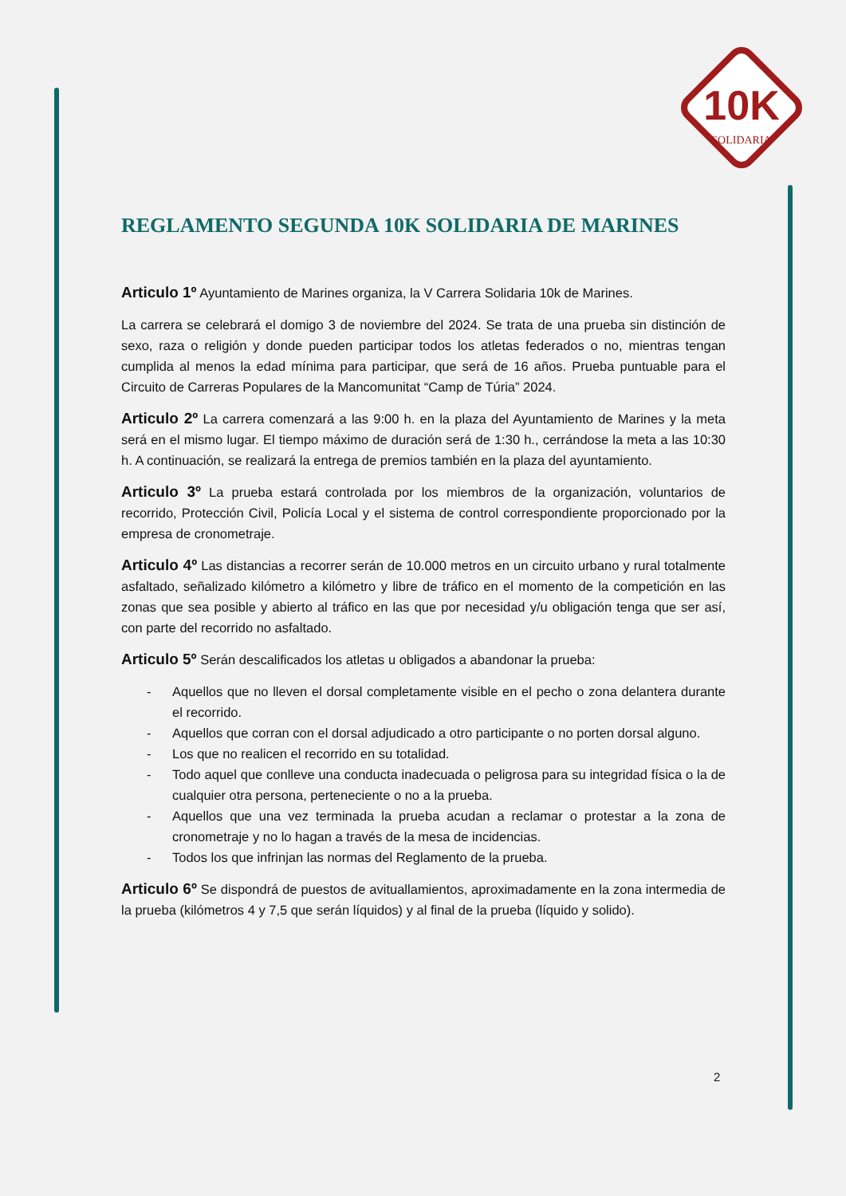10K
SOLIDARIA
REGLAMENTO SEGUNDA 10K SOLIDARIA DE MARINES
Articulo 1º Ayuntamiento de Marines organiza, la V Carrera Solidaria 10k de Marines.
La carrera se celebrará el domigo 3 de noviembre del 2024. Se trata de una prueba sin distinción de sexo, raza o religión y donde pueden participar todos los atletas federados o no, mientras tengan cumplida al menos la edad mínima para participar, que será de 16 años. Prueba puntuable para el Circuito de Carreras Populares de la Mancomunitat “Camp de Túria” 2024.
Articulo 2º La carrera comenzará a las 9:00 h. en la plaza del Ayuntamiento de Marines y la meta será en el mismo lugar. El tiempo máximo de duración será de 1:30 h., cerrándose la meta a las 10:30 h. A continuación, se realizará la entrega de premios también en la plaza del ayuntamiento.
Articulo 3º La prueba estará controlada por los miembros de la organización, voluntarios de recorrido, Protección Civil, Policía Local y el sistema de control correspondiente proporcionado por la empresa de cronometraje.
Articulo 4º Las distancias a recorrer serán de 10.000 metros en un circuito urbano y rural totalmente asfaltado, señalizado kilómetro a kilómetro y libre de tráfico en el momento de la competición en las zonas que sea posible y abierto al tráfico en las que por necesidad y/u obligación tenga que ser así, con parte del recorrido no asfaltado.
Articulo 5º Serán descalificados los atletas u obligados a abandonar la prueba:
- Aquellos que no lleven el dorsal completamente visible en el pecho o zona delantera durante el recorrido.
- Aquellos que corran con el dorsal adjudicado a otro participante o no porten dorsal alguno.
- Los que no realicen el recorrido en su totalidad.
- Todo aquel que conlleve una conducta inadecuada o peligrosa para su integridad física o la de cualquier otra persona, perteneciente o no a la prueba.
- Aquellos que una vez terminada la prueba acudan a reclamar o protestar a la zona de cronometraje y no lo hagan a través de la mesa de incidencias.
- Todos los que infrinjan las normas del Reglamento de la prueba.
Articulo 6º Se dispondrá de puestos de avituallamientos, aproximadamente en la zona intermedia de la prueba (kilómetros 4 y 7,5 que serán líquidos) y al final de la prueba (líquido y solido).
2